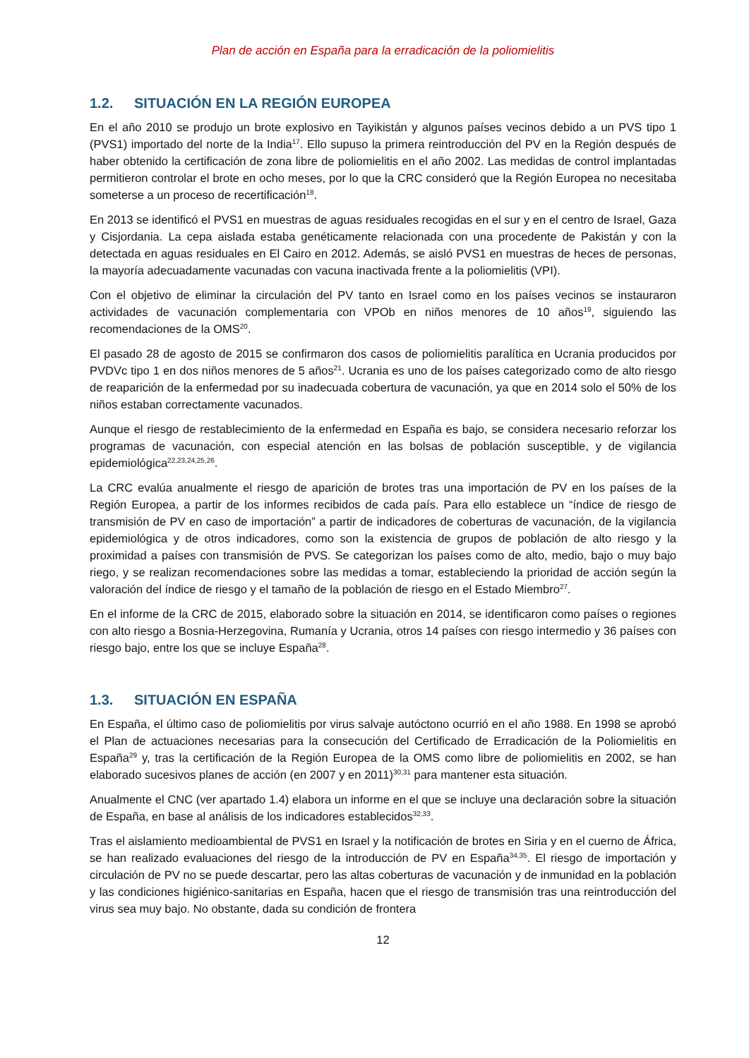Plan de acción en España para la erradicación de la poliomielitis
1.2. SITUACIÓN EN LA REGIÓN EUROPEA
En el año 2010 se produjo un brote explosivo en Tayikistán y algunos países vecinos debido a un PVS tipo 1 (PVS1) importado del norte de la India<sup>17</sup>. Ello supuso la primera reintroducción del PV en la Región después de haber obtenido la certificación de zona libre de poliomielitis en el año 2002. Las medidas de control implantadas permitieron controlar el brote en ocho meses, por lo que la CRC consideró que la Región Europea no necesitaba someterse a un proceso de recertificación<sup>18</sup>.
En 2013 se identificó el PVS1 en muestras de aguas residuales recogidas en el sur y en el centro de Israel, Gaza y Cisjordania. La cepa aislada estaba genéticamente relacionada con una procedente de Pakistán y con la detectada en aguas residuales en El Cairo en 2012. Además, se aisló PVS1 en muestras de heces de personas, la mayoría adecuadamente vacunadas con vacuna inactivada frente a la poliomielitis (VPI).
Con el objetivo de eliminar la circulación del PV tanto en Israel como en los países vecinos se instauraron actividades de vacunación complementaria con VPOb en niños menores de 10 años<sup>19</sup>, siguiendo las recomendaciones de la OMS<sup>20</sup>.
El pasado 28 de agosto de 2015 se confirmaron dos casos de poliomielitis paralítica en Ucrania producidos por PVDVc tipo 1 en dos niños menores de 5 años<sup>21</sup>. Ucrania es uno de los países categorizado como de alto riesgo de reaparición de la enfermedad por su inadecuada cobertura de vacunación, ya que en 2014 solo el 50% de los niños estaban correctamente vacunados.
Aunque el riesgo de restablecimiento de la enfermedad en España es bajo, se considera necesario reforzar los programas de vacunación, con especial atención en las bolsas de población susceptible, y de vigilancia epidemiológica<sup>22,23,24,25,26</sup>.
La CRC evalúa anualmente el riesgo de aparición de brotes tras una importación de PV en los países de la Región Europea, a partir de los informes recibidos de cada país. Para ello establece un “índice de riesgo de transmisión de PV en caso de importación” a partir de indicadores de coberturas de vacunación, de la vigilancia epidemiológica y de otros indicadores, como son la existencia de grupos de población de alto riesgo y la proximidad a países con transmisión de PVS. Se categorizan los países como de alto, medio, bajo o muy bajo riego, y se realizan recomendaciones sobre las medidas a tomar, estableciendo la prioridad de acción según la valoración del índice de riesgo y el tamaño de la población de riesgo en el Estado Miembro<sup>27</sup>.
En el informe de la CRC de 2015, elaborado sobre la situación en 2014, se identificaron como países o regiones con alto riesgo a Bosnia-Herzegovina, Rumanía y Ucrania, otros 14 países con riesgo intermedio y 36 países con riesgo bajo, entre los que se incluye España<sup>28</sup>.
1.3. SITUACIÓN EN ESPAÑA
En España, el último caso de poliomielitis por virus salvaje autóctono ocurrió en el año 1988. En 1998 se aprobó el Plan de actuaciones necesarias para la consecución del Certificado de Erradicación de la Poliomielitis en España<sup>29</sup> y, tras la certificación de la Región Europea de la OMS como libre de poliomielitis en 2002, se han elaborado sucesivos planes de acción (en 2007 y en 2011)<sup>30,31</sup> para mantener esta situación.
Anualmente el CNC (ver apartado 1.4) elabora un informe en el que se incluye una declaración sobre la situación de España, en base al análisis de los indicadores establecidos<sup>32,33</sup>.
Tras el aislamiento medioambiental de PVS1 en Israel y la notificación de brotes en Siria y en el cuerno de África, se han realizado evaluaciones del riesgo de la introducción de PV en España<sup>34,35</sup>. El riesgo de importación y circulación de PV no se puede descartar, pero las altas coberturas de vacunación y de inmunidad en la población y las condiciones higiénico-sanitarias en España, hacen que el riesgo de transmisión tras una reintroducción del virus sea muy bajo. No obstante, dada su condición de frontera
12